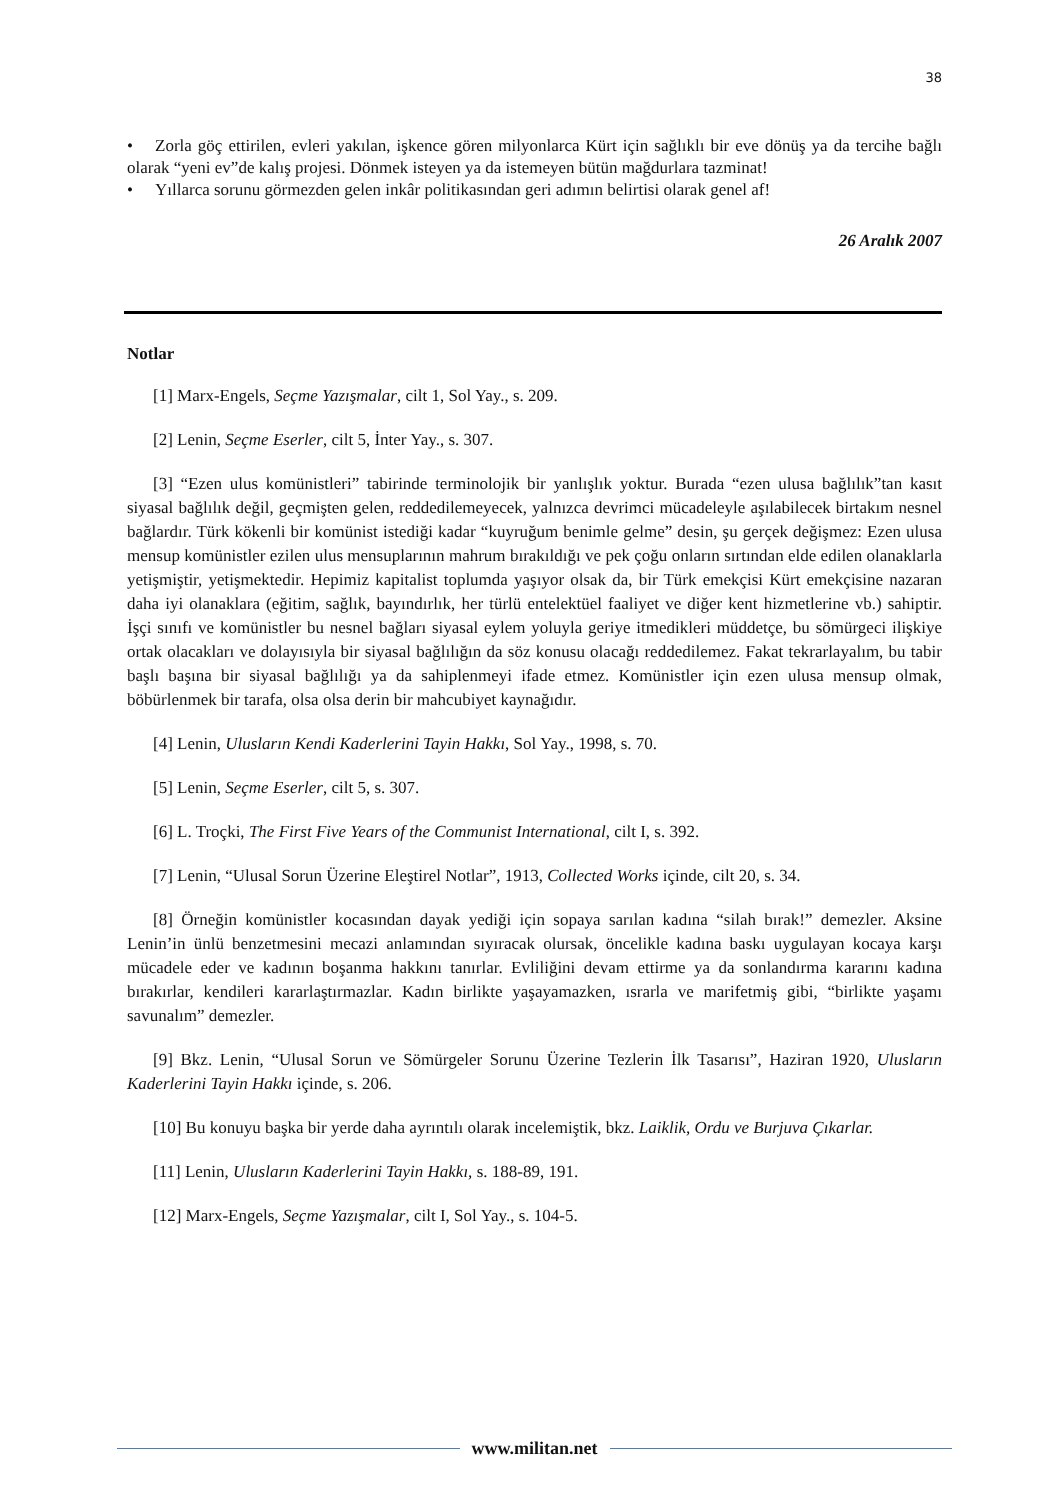38
• Zorla göç ettirilen, evleri yakılan, işkence gören milyonlarca Kürt için sağlıklı bir eve dönüş ya da tercihe bağlı olarak “yeni ev”de kalış projesi. Dönmek isteyen ya da istemeyen bütün mağdurlara tazminat!
• Yıllarca sorunu görmezden gelen inkâr politikasından geri adımın belirtisi olarak genel af!
26 Aralık 2007
Notlar
[1] Marx-Engels, Seçme Yazışmalar, cilt 1, Sol Yay., s. 209.
[2] Lenin, Seçme Eserler, cilt 5, İnter Yay., s. 307.
[3] “Ezen ulus komünistleri” tabirinde terminolojik bir yanlışlık yoktur. Burada “ezen ulusa bağlılık”tan kasıt siyasal bağlılık değil, geçmişten gelen, reddedilemeyecek, yalnızca devrimci mücadeleyle aşılabilecek birtakım nesnel bağlardır. Türk kökenli bir komünist istediği kadar “kuyruğum benimle gelme” desin, şu gerçek değişmez: Ezen ulusa mensup komünistler ezilen ulus mensuplarının mahrum bırakıldığı ve pek çoğu onların sırtından elde edilen olanaklarla yetişmiştir, yetişmektedir. Hepimiz kapitalist toplumda yaşıyor olsak da, bir Türk emekçisi Kürt emekçisine nazaran daha iyi olanaklara (eğitim, sağlık, bayındırlık, her türlü entelektüel faaliyet ve diğer kent hizmetlerine vb.) sahiptir. İşçi sınıfı ve komünistler bu nesnel bağları siyasal eylem yoluyla geriye itmedikleri müddetçe, bu sömürgeci ilişkiye ortak olacakları ve dolayısıyla bir siyasal bağlılığın da söz konusu olacağı reddedilemez. Fakat tekrarlayalım, bu tabir başlı başına bir siyasal bağlılığı ya da sahiplenmeyi ifade etmez. Komünistler için ezen ulusa mensup olmak, böbürlenmek bir tarafa, olsa olsa derin bir mahcubiyet kaynağıdır.
[4] Lenin, Ulusların Kendi Kaderlerini Tayin Hakkı, Sol Yay., 1998, s. 70.
[5] Lenin, Seçme Eserler, cilt 5, s. 307.
[6] L. Troçki, The First Five Years of the Communist International, cilt I, s. 392.
[7] Lenin, “Ulusal Sorun Üzerine Eleştirel Notlar”, 1913, Collected Works içinde, cilt 20, s. 34.
[8] Örneğin komünistler kocasından dayak yediği için sopaya sarılan kadına “silah bırak!” demezler. Aksine Lenin’in ünlü benzetmesini mecazi anlamından sıyıracak olursak, öncelikle kadına baskı uygulayan kocaya karşı mücadele eder ve kadının boşanma hakkını tanırlar. Evliliğini devam ettirme ya da sonlandırma kararını kadına bırakırlar, kendileri kararlaştırmazlar. Kadın birlikte yaşayamazken, ısrarla ve marifetmiş gibi, “birlikte yaşamı savunalım” demezler.
[9] Bkz. Lenin, “Ulusal Sorun ve Sömürgeler Sorunu Üzerine Tezlerin İlk Tasarısı”, Haziran 1920, Ulusların Kaderlerini Tayin Hakkı içinde, s. 206.
[10] Bu konuyu başka bir yerde daha ayrıntılı olarak incelemiştik, bkz. Laiklik, Ordu ve Burjuva Çıkarlar.
[11] Lenin, Ulusların Kaderlerini Tayin Hakkı, s. 188-89, 191.
[12] Marx-Engels, Seçme Yazışmalar, cilt I, Sol Yay., s. 104-5.
www.militan.net